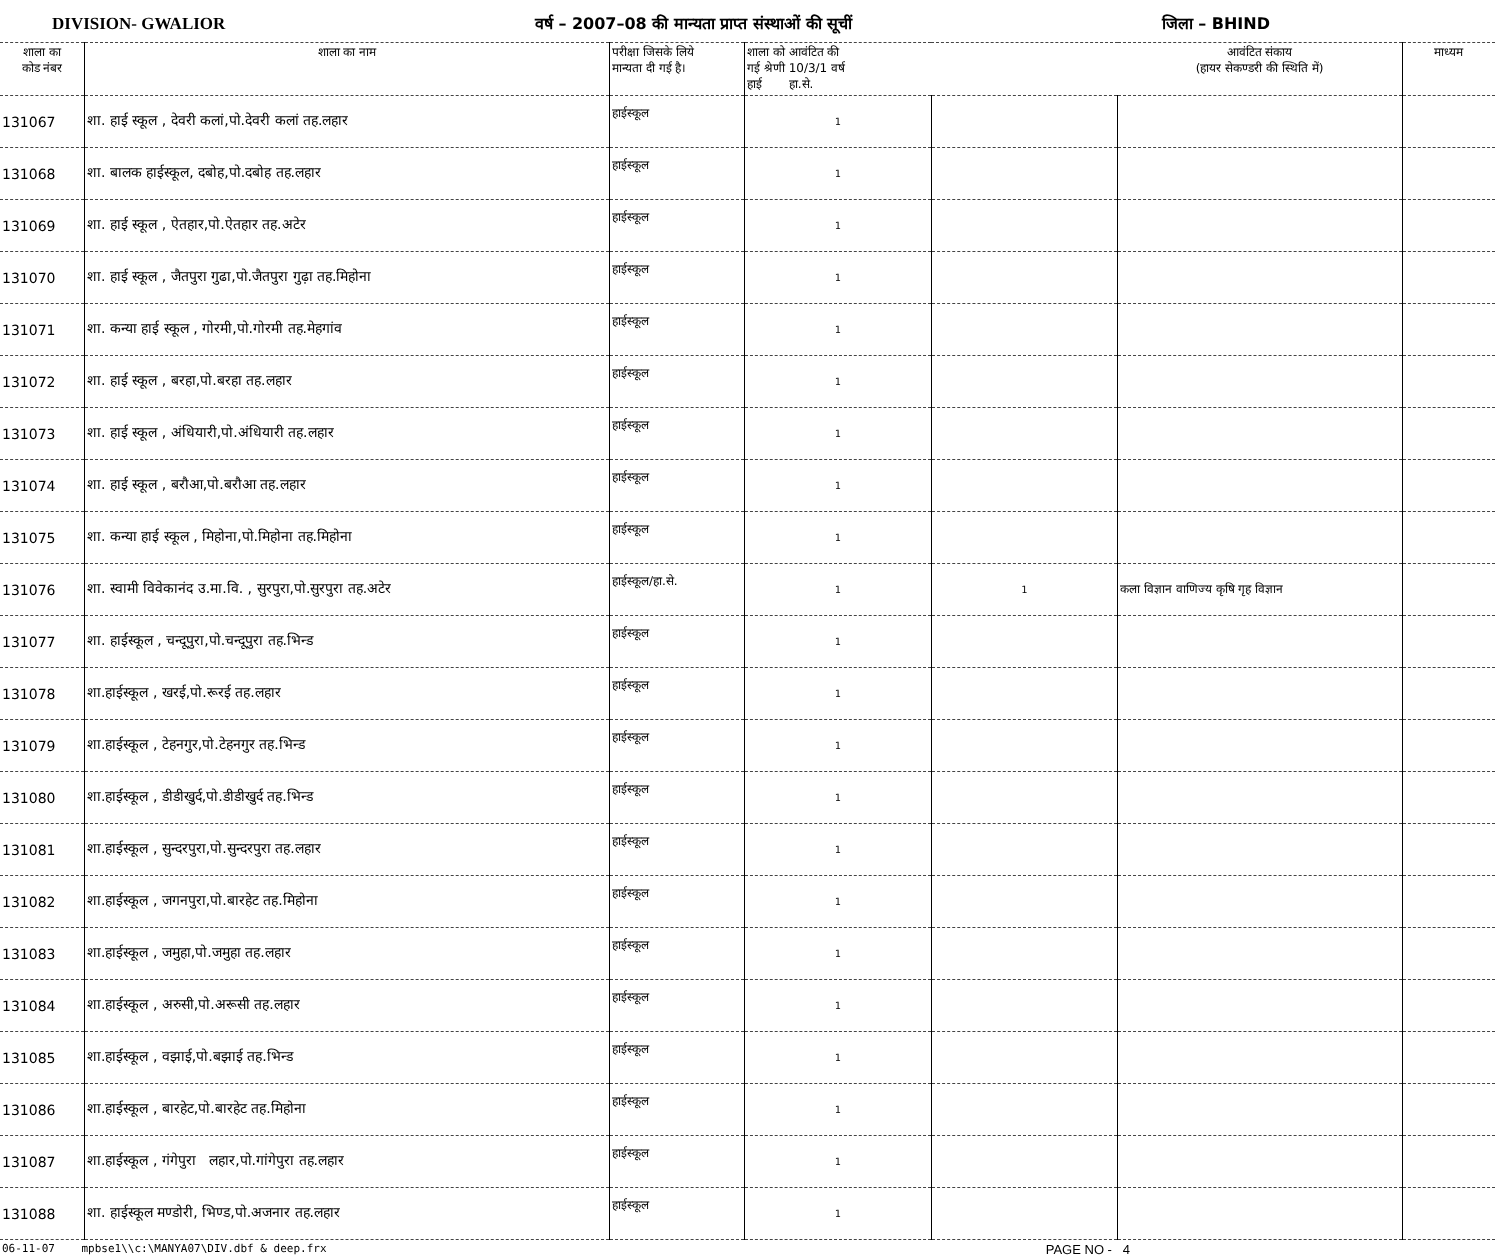DIVISION- GWALIOR वर्ष – 2007–08 की मान्यता प्राप्त संस्थाओं की सूचीं जिला – BHIND
| शाला का कोड नंबर | शाला का नाम | परीक्षा जिसके लिये मान्यता दी गई है। | शाला को आवंटित की गई श्रेणी 10/3/1 वर्ष हाई हा.से. | | आवंटित संकाय (हायर सेकण्डरी की स्थिति में) | माध्यम |
| --- | --- | --- | --- | --- | --- | --- |
| 131067 | शा. हाई स्कूल , देवरी कलां,पो.देवरी कलां तह.लहार | हाईस्कूल | 1 | | | |
| 131068 | शा. बालक हाईस्कूल, दबोह,पो.दबोह तह.लहार | हाईस्कूल | 1 | | | |
| 131069 | शा. हाई स्कूल , ऐतहार,पो.ऐतहार तह.अटेर | हाईस्कूल | 1 | | | |
| 131070 | शा. हाई स्कूल , जैतपुरा गुढा,पो.जैतपुरा गुढ़ा तह.मिहोना | हाईस्कूल | 1 | | | |
| 131071 | शा. कन्या हाई स्कूल , गोरमी,पो.गोरमी तह.मेहगांव | हाईस्कूल | 1 | | | |
| 131072 | शा. हाई स्कूल , बरहा,पो.बरहा तह.लहार | हाईस्कूल | 1 | | | |
| 131073 | शा. हाई स्कूल , अंधियारी,पो.अंधियारी तह.लहार | हाईस्कूल | 1 | | | |
| 131074 | शा. हाई स्कूल , बरौआ,पो.बरौआ तह.लहार | हाईस्कूल | 1 | | | |
| 131075 | शा. कन्या हाई स्कूल , मिहोना,पो.मिहोना तह.मिहोना | हाईस्कूल | 1 | | | |
| 131076 | शा. स्वामी विवेकानंद उ.मा.वि. , सुरपुरा,पो.सुरपुरा तह.अटेर | हाईस्कूल/हा.से. | 1 | 1 | कला विज्ञान वाणिज्य कृषि गृह विज्ञान | |
| 131077 | शा. हाईस्कूल , चन्दूपुरा,पो.चन्दूपुरा तह.भिन्ड | हाईस्कूल | 1 | | | |
| 131078 | शा.हाईस्कूल , खरई,पो.रूरई तह.लहार | हाईस्कूल | 1 | | | |
| 131079 | शा.हाईस्कूल , टेहनगुर,पो.टेहनगुर तह.भिन्ड | हाईस्कूल | 1 | | | |
| 131080 | शा.हाईस्कूल , डीडीखुर्द,पो.डीडीखुर्द तह.भिन्ड | हाईस्कूल | 1 | | | |
| 131081 | शा.हाईस्कूल , सुन्दरपुरा,पो.सुन्दरपुरा तह.लहार | हाईस्कूल | 1 | | | |
| 131082 | शा.हाईस्कूल , जगनपुरा,पो.बारहेट तह.मिहोना | हाईस्कूल | 1 | | | |
| 131083 | शा.हाईस्कूल , जमुहा,पो.जमुहा तह.लहार | हाईस्कूल | 1 | | | |
| 131084 | शा.हाईस्कूल , अरुसी,पो.अरूसी तह.लहार | हाईस्कूल | 1 | | | |
| 131085 | शा.हाईस्कूल , वझाई,पो.बझाई तह.भिन्ड | हाईस्कूल | 1 | | | |
| 131086 | शा.हाईस्कूल , बारहेट,पो.बारहेट तह.मिहोना | हाईस्कूल | 1 | | | |
| 131087 | शा.हाईस्कूल , गंगेपुरा लहार,पो.गांगेपुरा तह.लहार | हाईस्कूल | 1 | | | |
| 131088 | शा. हाईस्कूल मण्डोरी, भिण्ड,पो.अजनार तह.लहार | हाईस्कूल | 1 | | | |
06-11-07 mpbse1\\c:\MANYA07\DIV.dbf & deep.frx PAGE NO - 4